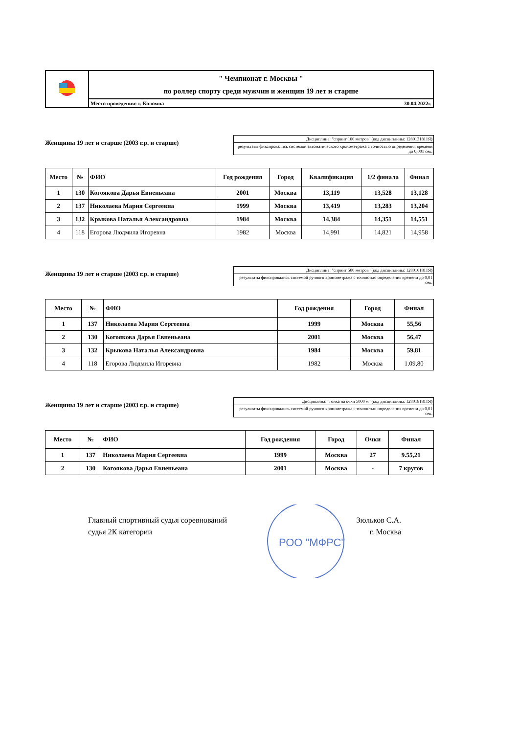| | " Чемпионат г. Москвы " по роллер спорту среди мужчин и женщин 19 лет и старше |
| | Место проведения: г. Коломна 30.04.2022г. |
Женщины 19 лет и старше (2003 г.р. и старше)
Дисциплина: "спринт 100 метров" (код дисциплины: 1280131811Я)
результаты фиксировались системой автоматического хронометража с точностью определения времени до 0,001 сек.
| Место | № | ФИО | Год рождения | Город | Квалификация | 1/2 финала | Финал |
| --- | --- | --- | --- | --- | --- | --- | --- |
| 1 | 130 | Когоякова Дарья Евненьеана | 2001 | Москва | 13,119 | 13,528 | 13,128 |
| 2 | 137 | Николаева Мария Сергеевна | 1999 | Москва | 13,419 | 13,283 | 13,204 |
| 3 | 132 | Крыкова Наталья Александровна | 1984 | Москва | 14,384 | 14,351 | 14,551 |
| 4 | 118 | Егорова Людмила Игоревна | 1982 | Москва | 14,991 | 14,821 | 14,958 |
Женщины 19 лет и старше (2003 г.р. и старше)
Дисциплина: "спринт 500 метров" (код дисциплины: 1280161811Я)
результаты фиксировались системой ручного хронометража с точностью определения времени до 0,01 сек.
| Место | № | ФИО | Год рождения | Город | Финал |
| --- | --- | --- | --- | --- | --- |
| 1 | 137 | Николаева Мария Сергеевна | 1999 | Москва | 55,56 |
| 2 | 130 | Когоякова Дарья Евненьеана | 2001 | Москва | 56,47 |
| 3 | 132 | Крыкова Наталья Александровна | 1984 | Москва | 59,81 |
| 4 | 118 | Егорова Людмила Игоревна | 1982 | Москва | 1.09,80 |
Женщины 19 лет и старше (2003 г.р. и старше)
Дисциплина: "гонка на очки 5000 м" (код дисциплины: 1280181811Я)
результаты фиксировались системой ручного хронометража с точностью определения времени до 0,01 сек.
| Место | № | ФИО | Год рождения | Город | Очки | Финал |
| --- | --- | --- | --- | --- | --- | --- |
| 1 | 137 | Николаева Мария Сергеевна | 1999 | Москва | 27 | 9.55,21 |
| 2 | 130 | Когоякова Дарья Евненьеана | 2001 | Москва | - | 7 кругов |
Главный спортивный судья соревнований
судья 2К категории
РОО "МФРС"
Зюльков С.А.
г. Москва